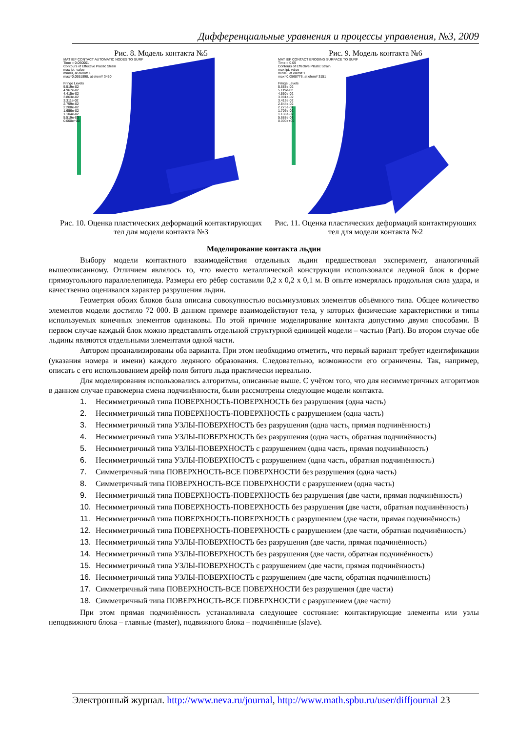Дифференциальные уравнения и процессы управления, №3, 2009
Рис. 8. Модель контакта №5
MAT IEF CONTACT AUTOMATIC NODES TO SURF
Time = 0.050001
Contours of Effective Plastic Strain
max ipt. value
min=0, at elem# 1
max=0.0551898, at elem# 3450
Fringe Levels
5.519e-02
4.967e-02
4.415e-02
3.863e-02
3.311e-02
2.759e-02
2.208e-02
1.656e-02
1.104e-02
5.519e-03
0.000e+00
Рис. 10. Оценка пластических деформаций контактирующих тел для модели контакта №3
Рис. 9. Модель контакта №6
MAT IEF CONTACT ERODING SURFACE TO SURF
Time = 0.05
Contours of Effective Plastic Strain
max ipt. value
min=0, at elem# 1
max=0.0568776, at elem# 3151
Fringe Levels
5.688e-02
5.119e-02
4.550e-02
3.981e-02
3.413e-02
2.844e-02
2.275e-02
1.706e-02
1.138e-02
5.688e-03
0.000e+00
Рис. 11. Оценка пластических деформаций контактирующих тел для модели контакта №2
Моделирование контакта льдин
Выбору модели контактного взаимодействия отдельных льдин предшествовал эксперимент, аналогичный вышеописанному. Отличием являлось то, что вместо металлической конструкции использовался ледяной блок в форме прямоугольного параллелепипеда. Размеры его рёбер составили 0,2 x 0,2 x 0,1 м. В опыте измерялась продольная сила удара, и качественно оценивался характер разрушения льдин.
Геометрия обоих блоков была описана совокупностью восьмиузловых элементов объёмного типа. Общее количество элементов модели достигло 72 000. В данном примере взаимодействуют тела, у которых физические характеристики и типы используемых конечных элементов одинаковы. По этой причине моделирование контакта допустимо двумя способами. В первом случае каждый блок можно представлять отдельной структурной единицей модели – частью (Part). Во втором случае обе льдины являются отдельными элементами одной части.
Автором проанализированы оба варианта. При этом необходимо отметить, что первый вариант требует идентификации (указания номера и имени) каждого ледяного образования. Следовательно, возможности его ограничены. Так, например, описать с его использованием дрейф поля битого льда практически нереально.
Для моделирования использовались алгоритмы, описанные выше. С учётом того, что для несимметричных алгоритмов в данном случае правомерна смена подчинённости, были рассмотрены следующие модели контакта.
1. Несимметричный типа ПОВЕРХНОСТЬ-ПОВЕРХНОСТЬ без разрушения (одна часть)
2. Несимметричный типа ПОВЕРХНОСТЬ-ПОВЕРХНОСТЬ с разрушением (одна часть)
3. Несимметричный типа УЗЛЫ-ПОВЕРХНОСТЬ без разрушения (одна часть, прямая подчинённость)
4. Несимметричный типа УЗЛЫ-ПОВЕРХНОСТЬ без разрушения (одна часть, обратная подчинённость)
5. Несимметричный типа УЗЛЫ-ПОВЕРХНОСТЬ с разрушением (одна часть, прямая подчинённость)
6. Несимметричный типа УЗЛЫ-ПОВЕРХНОСТЬ с разрушением (одна часть, обратная подчинённость)
7. Симметричный типа ПОВЕРХНОСТЬ-ВСЕ ПОВЕРХНОСТИ без разрушения (одна часть)
8. Симметричный типа ПОВЕРХНОСТЬ-ВСЕ ПОВЕРХНОСТИ с разрушением (одна часть)
9. Несимметричный типа ПОВЕРХНОСТЬ-ПОВЕРХНОСТЬ без разрушения (две части, прямая подчинённость)
10. Несимметричный типа ПОВЕРХНОСТЬ-ПОВЕРХНОСТЬ без разрушения (две части, обратная подчинённость)
11. Несимметричный типа ПОВЕРХНОСТЬ-ПОВЕРХНОСТЬ с разрушением (две части, прямая подчинённость)
12. Несимметричный типа ПОВЕРХНОСТЬ-ПОВЕРХНОСТЬ с разрушением (две части, обратная подчинённость)
13. Несимметричный типа УЗЛЫ-ПОВЕРХНОСТЬ без разрушения (две части, прямая подчинённость)
14. Несимметричный типа УЗЛЫ-ПОВЕРХНОСТЬ без разрушения (две части, обратная подчинённость)
15. Несимметричный типа УЗЛЫ-ПОВЕРХНОСТЬ с разрушением (две части, прямая подчинённость)
16. Несимметричный типа УЗЛЫ-ПОВЕРХНОСТЬ с разрушением (две части, обратная подчинённость)
17. Симметричный типа ПОВЕРХНОСТЬ-ВСЕ ПОВЕРХНОСТИ без разрушения (две части)
18. Симметричный типа ПОВЕРХНОСТЬ-ВСЕ ПОВЕРХНОСТИ с разрушением (две части)
При этом прямая подчинённость устанавливала следующее состояние: контактирующие элементы или узлы неподвижного блока – главные (master), подвижного блока – подчинённые (slave).
Электронный журнал. http://www.neva.ru/journal, http://www.math.spbu.ru/user/diffjournal 23